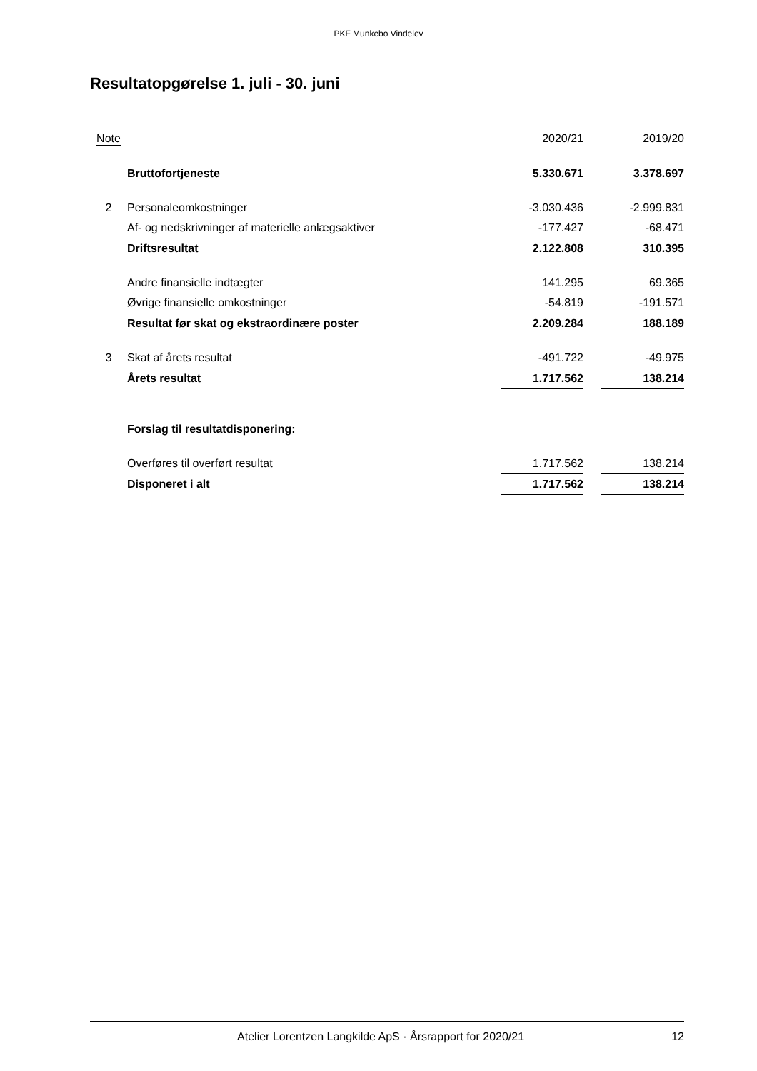PKF Munkebo Vindelev
Resultatopgørelse 1. juli - 30. juni
| Note | | 2020/21 | | 2019/20 |
| --- | --- | --- | --- | --- |
| | Bruttofortjeneste | 5.330.671 | | 3.378.697 |
| 2 | Personaleomkostninger | -3.030.436 | | -2.999.831 |
| | Af- og nedskrivninger af materielle anlægsaktiver | -177.427 | | -68.471 |
| | Driftsresultat | 2.122.808 | | 310.395 |
| | Andre finansielle indtægter | 141.295 | | 69.365 |
| | Øvrige finansielle omkostninger | -54.819 | | -191.571 |
| | Resultat før skat og ekstraordinære poster | 2.209.284 | | 188.189 |
| 3 | Skat af årets resultat | -491.722 | | -49.975 |
| | Årets resultat | 1.717.562 | | 138.214 |
| | Forslag til resultatdisponering: | | | |
| | Overføres til overført resultat | 1.717.562 | | 138.214 |
| | Disponeret i alt | 1.717.562 | | 138.214 |
Atelier Lorentzen Langkilde ApS · Årsrapport for 2020/21 12